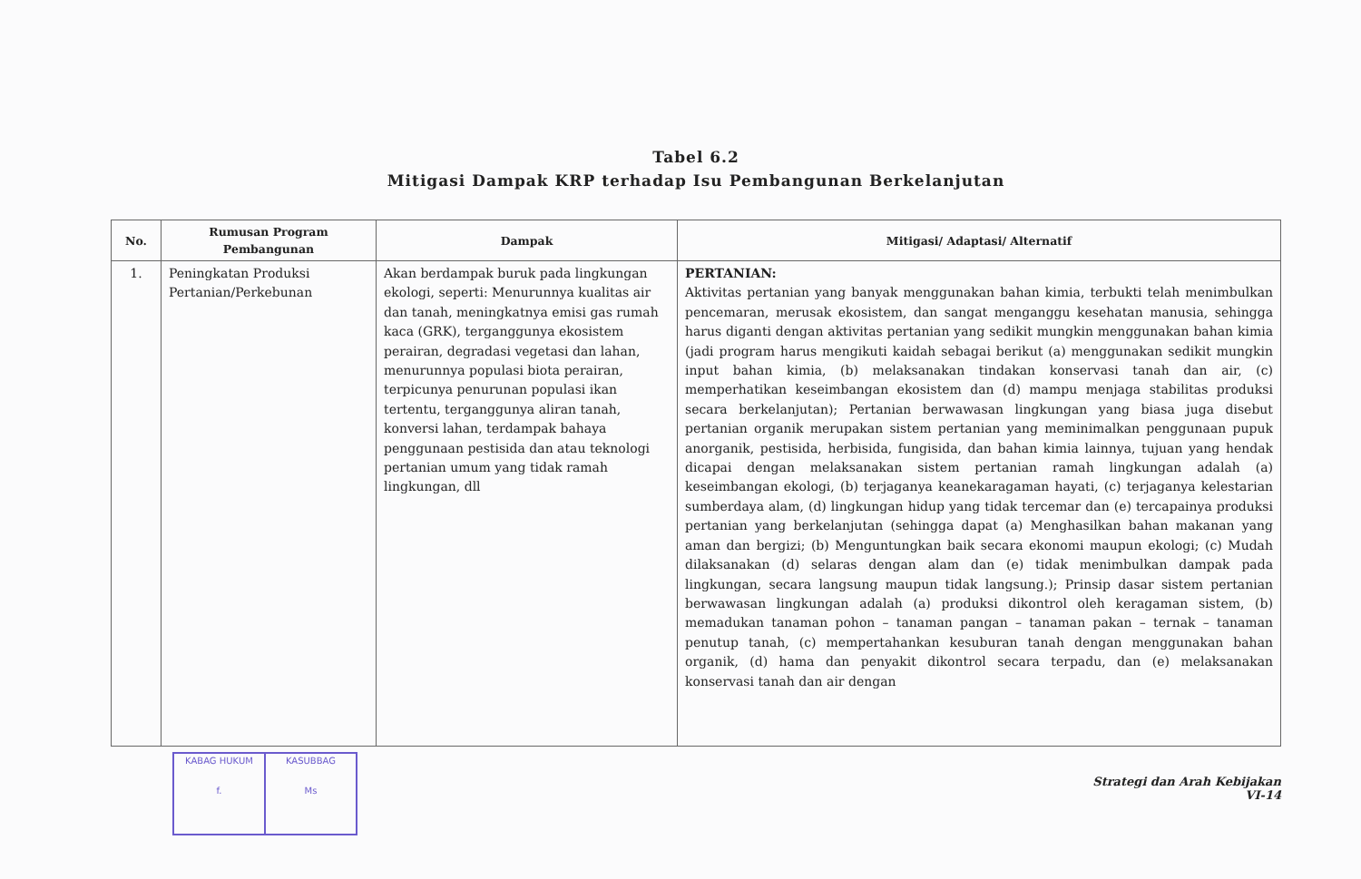Tabel 6.2
Mitigasi Dampak KRP terhadap Isu Pembangunan Berkelanjutan
| No. | Rumusan Program Pembangunan | Dampak | Mitigasi/ Adaptasi/ Alternatif |
| --- | --- | --- | --- |
| 1. | Peningkatan Produksi Pertanian/Perkebunan | Akan berdampak buruk pada lingkungan ekologi, seperti: Menurunnya kualitas air dan tanah, meningkatnya emisi gas rumah kaca (GRK), terganggunya ekosistem perairan, degradasi vegetasi dan lahan, menurunnya populasi biota perairan, terpicunya penurunan populasi ikan tertentu, terganggunya aliran tanah, konversi lahan, terdampak bahaya penggunaan pestisida dan atau teknologi pertanian umum yang tidak ramah lingkungan, dll | PERTANIAN: Aktivitas pertanian yang banyak menggunakan bahan kimia, terbukti telah menimbulkan pencemaran, merusak ekosistem, dan sangat menganggu kesehatan manusia, sehingga harus diganti dengan aktivitas pertanian yang sedikit mungkin menggunakan bahan kimia (jadi program harus mengikuti kaidah sebagai berikut (a) menggunakan sedikit mungkin input bahan kimia, (b) melaksanakan tindakan konservasi tanah dan air, (c) memperhatikan keseimbangan ekosistem dan (d) mampu menjaga stabilitas produksi secara berkelanjutan); Pertanian berwawasan lingkungan yang biasa juga disebut pertanian organik merupakan sistem pertanian yang meminimalkan penggunaan pupuk anorganik, pestisida, herbisida, fungisida, dan bahan kimia lainnya, tujuan yang hendak dicapai dengan melaksanakan sistem pertanian ramah lingkungan adalah (a) keseimbangan ekologi, (b) terjaganya keanekaragaman hayati, (c) terjaganya kelestarian sumberdaya alam, (d) lingkungan hidup yang tidak tercemar dan (e) tercapainya produksi pertanian yang berkelanjutan (sehingga dapat (a) Menghasilkan bahan makanan yang aman dan bergizi; (b) Menguntungkan baik secara ekonomi maupun ekologi; (c) Mudah dilaksanakan (d) selaras dengan alam dan (e) tidak menimbulkan dampak pada lingkungan, secara langsung maupun tidak langsung.); Prinsip dasar sistem pertanian berwawasan lingkungan adalah (a) produksi dikontrol oleh keragaman sistem, (b) memadukan tanaman pohon – tanaman pangan – tanaman pakan – ternak – tanaman penutup tanah, (c) mempertahankan kesuburan tanah dengan menggunakan bahan organik, (d) hama dan penyakit dikontrol secara terpadu, dan (e) melaksanakan konservasi tanah dan air dengan |
KABAG HUKUM
f.
KASUBBAG
Ms
Strategi dan Arah Kebijakan
VI-14